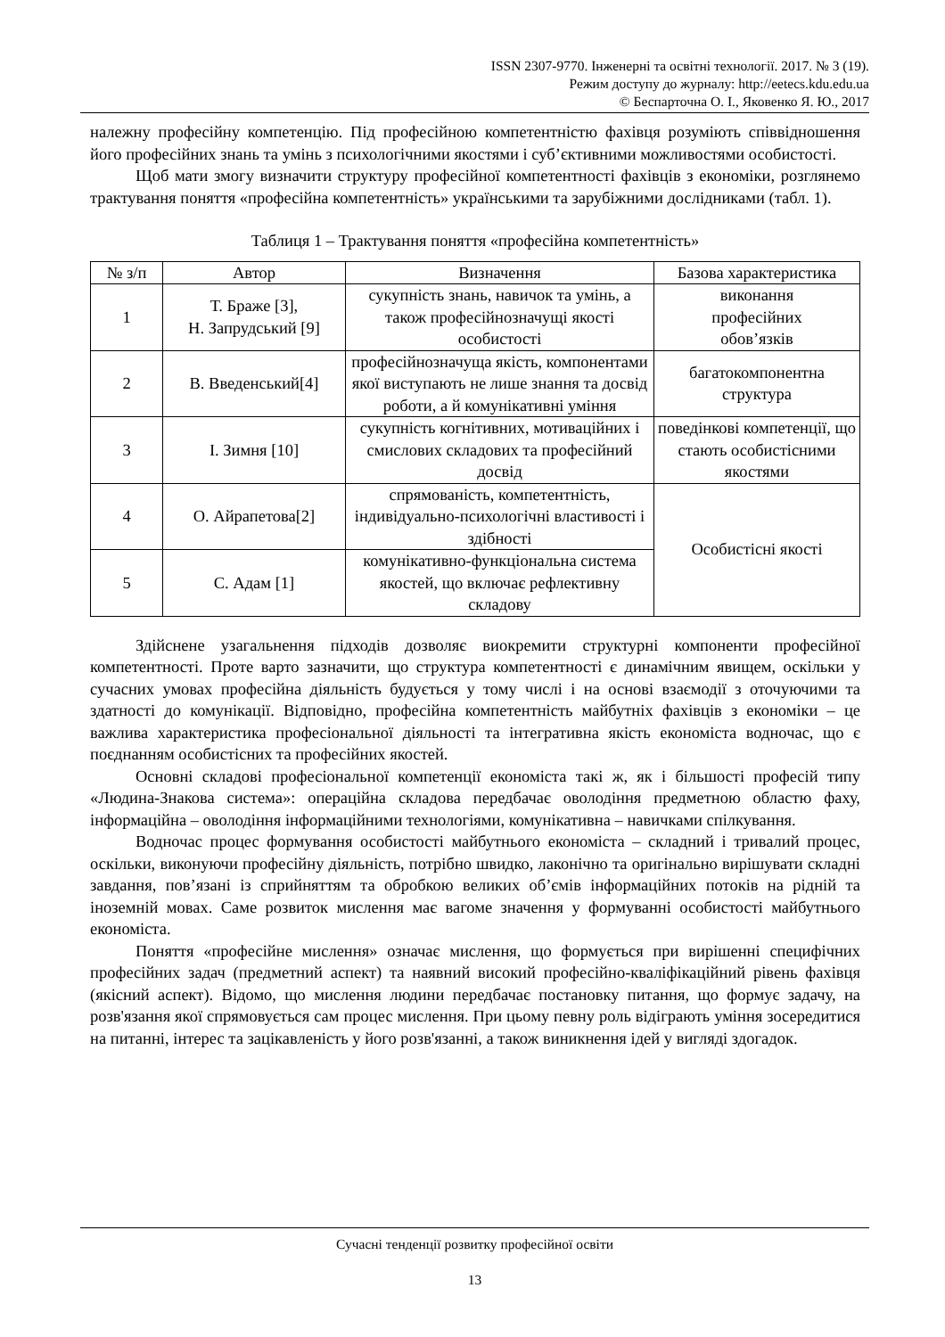ISSN 2307-9770. Інженерні та освітні технології. 2017. № 3 (19).
Режим доступу до журналу: http://eetecs.kdu.edu.ua
© Беспарточна О. І., Яковенко Я. Ю., 2017
належну професійну компетенцію. Під професійною компетентністю фахівця розуміють співвідношення його професійних знань та умінь з психологічними якостями і суб’єктивними можливостями особистості.
Щоб мати змогу визначити структуру професійної компетентності фахівців з економіки, розглянемо трактування поняття «професійна компетентність» українськими та зарубіжними дослідниками (табл. 1).
Таблиця 1 – Трактування поняття «професійна компетентність»
| № з/п | Автор | Визначення | Базова характеристика |
| --- | --- | --- | --- |
| 1 | Т. Браже [3], Н. Запрудський [9] | сукупність знань, навичок та умінь, а також професійнозначущі якості особистості | виконання професійних обов’язків |
| 2 | В. Введенський[4] | професійнозначуща якість, компонентами якої виступають не лише знання та досвід роботи, а й комунікативні уміння | багатокомпонентна структура |
| 3 | І. Зимня [10] | сукупність когнітивних, мотиваційних і смислових складових та професійний досвід | поведінкові компетенції, що стають особистісними якостями |
| 4 | О. Айрапетова[2] | спрямованість, компетентність, індивідуально-психологічні властивості і здібності | Особистісні якості |
| 5 | С. Адам [1] | комунікативно-функціональна система якостей, що включає рефлективну складову | |
Здійснене узагальнення підходів дозволяє виокремити структурні компоненти професійної компетентності. Проте варто зазначити, що структура компетентності є динамічним явищем, оскільки у сучасних умовах професійна діяльність будується у тому числі і на основі взаємодії з оточуючими та здатності до комунікації. Відповідно, професійна компетентність майбутніх фахівців з економіки – це важлива характеристика професіональної діяльності та інтегративна якість економіста водночас, що є поєднанням особистісних та професійних якостей.
Основні складові професіональної компетенції економіста такі ж, як і більшості професій типу «Людина-Знакова система»: операційна складова передбачає оволодіння предметною областю фаху, інформаційна – оволодіння інформаційними технологіями, комунікативна – навичками спілкування.
Водночас процес формування особистості майбутнього економіста – складний і тривалий процес, оскільки, виконуючи професійну діяльність, потрібно швидко, лаконічно та оригінально вирішувати складні завдання, пов’язані із сприйняттям та обробкою великих об’ємів інформаційних потоків на рідній та іноземній мовах. Саме розвиток мислення має вагоме значення у формуванні особистості майбутнього економіста.
Поняття «професійне мислення» означає мислення, що формується при вирішенні специфічних професійних задач (предметний аспект) та наявний високий професійно-кваліфікаційний рівень фахівця (якісний аспект). Відомо, що мислення людини передбачає постановку питання, що формує задачу, на розв'язання якої спрямовується сам процес мислення. При цьому певну роль відіграють уміння зосередитися на питанні, інтерес та зацікавленість у його розв'язанні, а також виникнення ідей у вигляді здогадок.
Сучасні тенденції розвитку професійної освіти
13